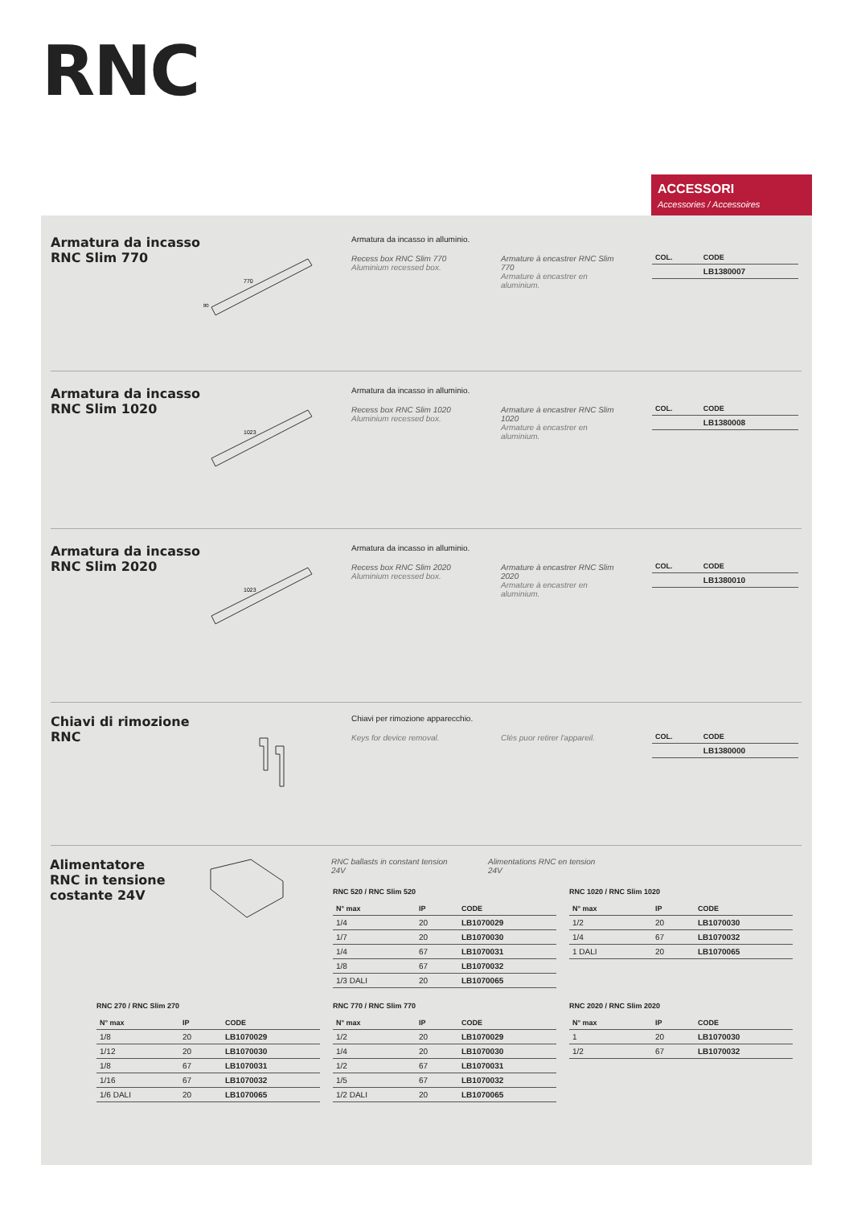RNC
ACCESSORI
Accessories / Accessoires
Armatura da incasso
RNC Slim 770
770
80
Armatura da incasso in alluminio.
Recess box RNC Slim 770
Aluminium recessed box.
Armature à encastrer RNC Slim 770
Armature à encastrer en aluminium.
| COL. | CODE |
| --- | --- |
| | LB1380007 |
Armatura da incasso
RNC Slim 1020
1023
Armatura da incasso in alluminio.
Recess box RNC Slim 1020
Aluminium recessed box.
Armature à encastrer RNC Slim 1020
Armature à encastrer en aluminium.
| COL. | CODE |
| --- | --- |
| | LB1380008 |
Armatura da incasso
RNC Slim 2020
1023
Armatura da incasso in alluminio.
Recess box RNC Slim 2020
Aluminium recessed box.
Armature à encastrer RNC Slim 2020
Armature à encastrer en aluminium.
| COL. | CODE |
| --- | --- |
| | LB1380010 |
Chiavi di rimozione
RNC
Chiavi per rimozione apparecchio.
Keys for device removal.
Clés puor retirer l'appareil.
| COL. | CODE |
| --- | --- |
| | LB1380000 |
Alimentatore
RNC in tensione
costante 24V
RNC ballasts in constant tension 24V
Alimentations RNC en tension 24V
RNC 520 / RNC Slim 520
| N° max | IP | CODE |
| --- | --- | --- |
| 1/4 | 20 | LB1070029 |
| 1/7 | 20 | LB1070030 |
| 1/4 | 67 | LB1070031 |
| 1/8 | 67 | LB1070032 |
| 1/3 DALI | 20 | LB1070065 |
RNC 1020 / RNC Slim 1020
| N° max | IP | CODE |
| --- | --- | --- |
| 1/2 | 20 | LB1070030 |
| 1/4 | 67 | LB1070032 |
| 1 DALI | 20 | LB1070065 |
RNC 270 / RNC Slim 270
| N° max | IP | CODE |
| --- | --- | --- |
| 1/8 | 20 | LB1070029 |
| 1/12 | 20 | LB1070030 |
| 1/8 | 67 | LB1070031 |
| 1/16 | 67 | LB1070032 |
| 1/6 DALI | 20 | LB1070065 |
RNC 770 / RNC Slim 770
| N° max | IP | CODE |
| --- | --- | --- |
| 1/2 | 20 | LB1070029 |
| 1/4 | 20 | LB1070030 |
| 1/2 | 67 | LB1070031 |
| 1/5 | 67 | LB1070032 |
| 1/2 DALI | 20 | LB1070065 |
RNC 2020 / RNC Slim 2020
| N° max | IP | CODE |
| --- | --- | --- |
| 1 | 20 | LB1070030 |
| 1/2 | 67 | LB1070032 |